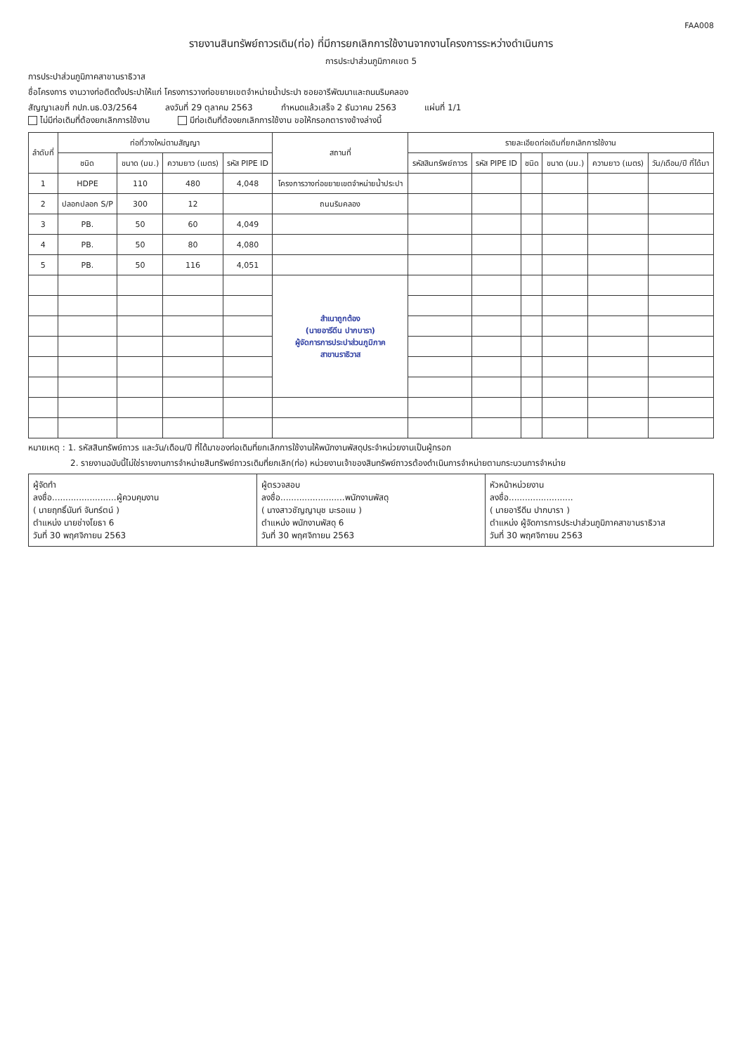FAA008
รายงานสินทรัพย์ถาวรเดิม(ท่อ) ที่มีการยกเลิกการใช้งานจากงานโครงการระหว่างดำเนินการ
การประปาส่วนภูมิภาคเขต 5
การประปาส่วนภูมิภาคสาขานราธิวาส
ชื่อโครงการ งานวางท่อติดตั้งประปาให้แก่ โครงการวางท่อขยายเขตจำหน่ายน้ำประปา ซอยอารีพัฒนาและถนนริมคลอง
สัญญาเลขที่ กปภ.นธ.03/2564 ลงวันที่ 29 ตุลาคม 2563 กำหนดแล้วเสร็จ 2 ธันวาคม 2563 แผ่นที่ 1/1
ไม่มีท่อเดิมที่ต้องยกเลิกการใช้งาน มีท่อเดิมที่ต้องยกเลิกการใช้งาน ขอให้กรอกตารางข้างล่างนี้
| ลำดับที่ | ท่อที่วางใหม่ตามสัญญา | | | | สถานที่ | รายละเอียดท่อเดิมที่ยกเลิกการใช้งาน | | | | | |
| --- | --- | --- | --- | --- | --- | --- | --- | --- | --- | --- | --- |
| | ชนิด | ขนาด (มม.) | ความยาว (เมตร) | รหัส PIPE ID | | รหัสสินทรัพย์ถาวร | รหัส PIPE ID | ชนิด | ขนาด (มม.) | ความยาว (เมตร) | วัน/เดือน/ปี ที่ได้มา |
| 1 | HDPE | 110 | 480 | 4,048 | โครงการวางท่อขยายเขตจำหน่ายน้ำประปา | | | | | | |
| 2 | ปลอกปลอก S/P | 300 | 12 | | ถนนริมคลอง | | | | | | |
| 3 | PB. | 50 | 60 | 4,049 | | | | | | | |
| 4 | PB. | 50 | 80 | 4,080 | | | | | | | |
| 5 | PB. | 50 | 116 | 4,051 | | | | | | | |
| | | | | | สำเนาถูกต้อง (นายอารีดีน ปากบารา) ผู้จัดการการประปาส่วนภูมิภาค สาขานราธิวาส | | | | | | |
หมายเหตุ : 1. รหัสสินทรัพย์ถาวร และวัน/เดือน/ปี ที่ได้มาของท่อเดิมที่ยกเลิกการใช้งานให้พนักงานพัสดุประจำหน่วยงานเป็นผู้กรอก
2. รายงานฉบับนี้ไม่ใช่รายงานการจำหน่ายสินทรัพย์ถาวรเดิมที่ยกเลิก(ท่อ) หน่วยงานเจ้าของสินทรัพย์ถาวรต้องดำเนินการจำหน่ายตามกระบวนการจำหน่าย
ผู้จัดทำ
ลงชื่อ........................ผู้ควบคุมงาน
( นายฤทธิ์นันท์ จันทร์ตน์ )
ตำแหน่ง นายช่างโยธา 6
วันที่ 30 พฤศจิกายน 2563
ผู้ตรวจสอบ
ลงชื่อ........................พนักงานพัสดุ
( นางสาวชัญญานุช มะรอแม )
ตำแหน่ง พนักงานพัสดุ 6
วันที่ 30 พฤศจิกายน 2563
หัวหน้าหน่วยงาน
ลงชื่อ........................
( นายอารีดีน ปากบารา )
ตำแหน่ง ผู้จัดการการประปาส่วนภูมิภาคสาขานราธิวาส
วันที่ 30 พฤศจิกายน 2563